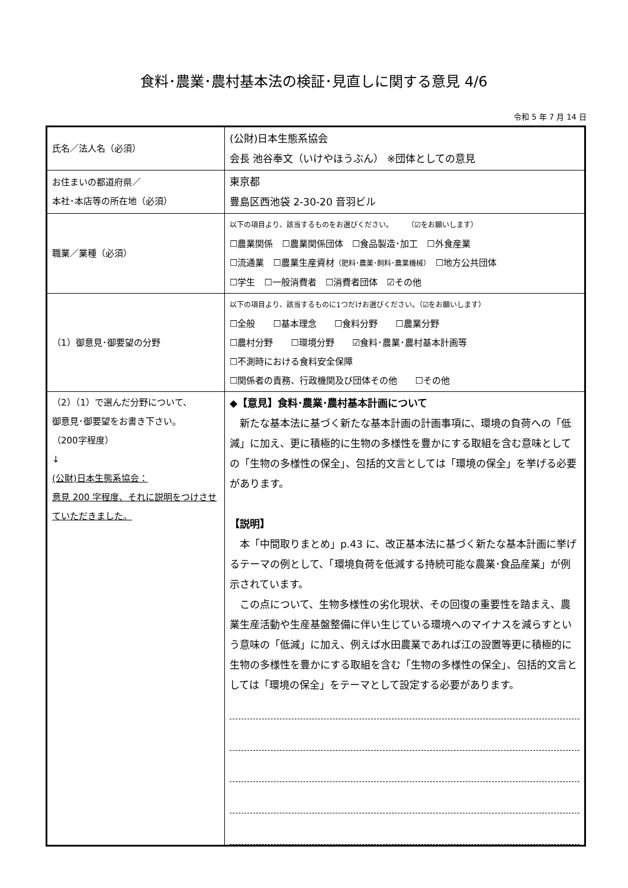食料･農業･農村基本法の検証･見直しに関する意見 4/6
令和 5 年 7 月 14 日
| 氏名／法人名（必須） | (公財)日本生態系協会 会長 池谷奉文（いけやほうぶん） ※団体としての意見 |
| お住まいの都道府県／ 本社･本店等の所在地（必須） | 東京都 豊島区西池袋 2-30-20 音羽ビル |
| 職業／業種（必須） | 以下の項目より、該当するものをお選びください。 （☑をお願いします） ☐農業関係 ☐農業関係団体 ☐食品製造･加工 ☐外食産業 ☐流通業 ☐農業生産資材 （肥料･農薬･飼料･農業機械） ☐地方公共団体 ☐学生 ☐一般消費者 ☐消費者団体 ☑その他 |
| （1）御意見･御要望の分野 | 以下の項目より、該当するものに1つだけお選びください。（☑をお願いします） ☐全般 ☐基本理念 ☐食料分野 ☐農業分野 ☐農村分野 ☐環境分野 ☑食料･農業･農村基本計画等 ☐不測時における食料安全保障 ☐関係者の責務、行政機関及び団体その他 ☐その他 |
| （2）（1）で選んだ分野について、 御意見･御要望をお書き下さい。 （200字程度） ↓ (公財)日本生態系協会： 意見 200 字程度、それに説明をつけさせていただきました。 | ◆【意見】食料･農業･農村基本計画について 新たな基本法に基づく新たな基本計画の計画事項に、環境の負荷への「低減」に加え、更に積極的に生物の多様性を豊かにする取組を含む意味としての「生物の多様性の保全」、包括的文言としては「環境の保全」を挙げる必要があります。 【説明】 本「中間取りまとめ」p.43 に、改正基本法に基づく新たな基本計画に挙げるテーマの例として、「環境負荷を低減する持続可能な農業･食品産業」が例示されています。 この点について、生物多様性の劣化現状、その回復の重要性を踏まえ、農業生産活動や生産基盤整備に伴い生じている環境へのマイナスを減らすという意味の「低減」に加え、例えば水田農業であれば江の設置等更に積極的に生物の多様性を豊かにする取組を含む「生物の多様性の保全」、包括的文言としては「環境の保全」をテーマとして設定する必要があります。 |